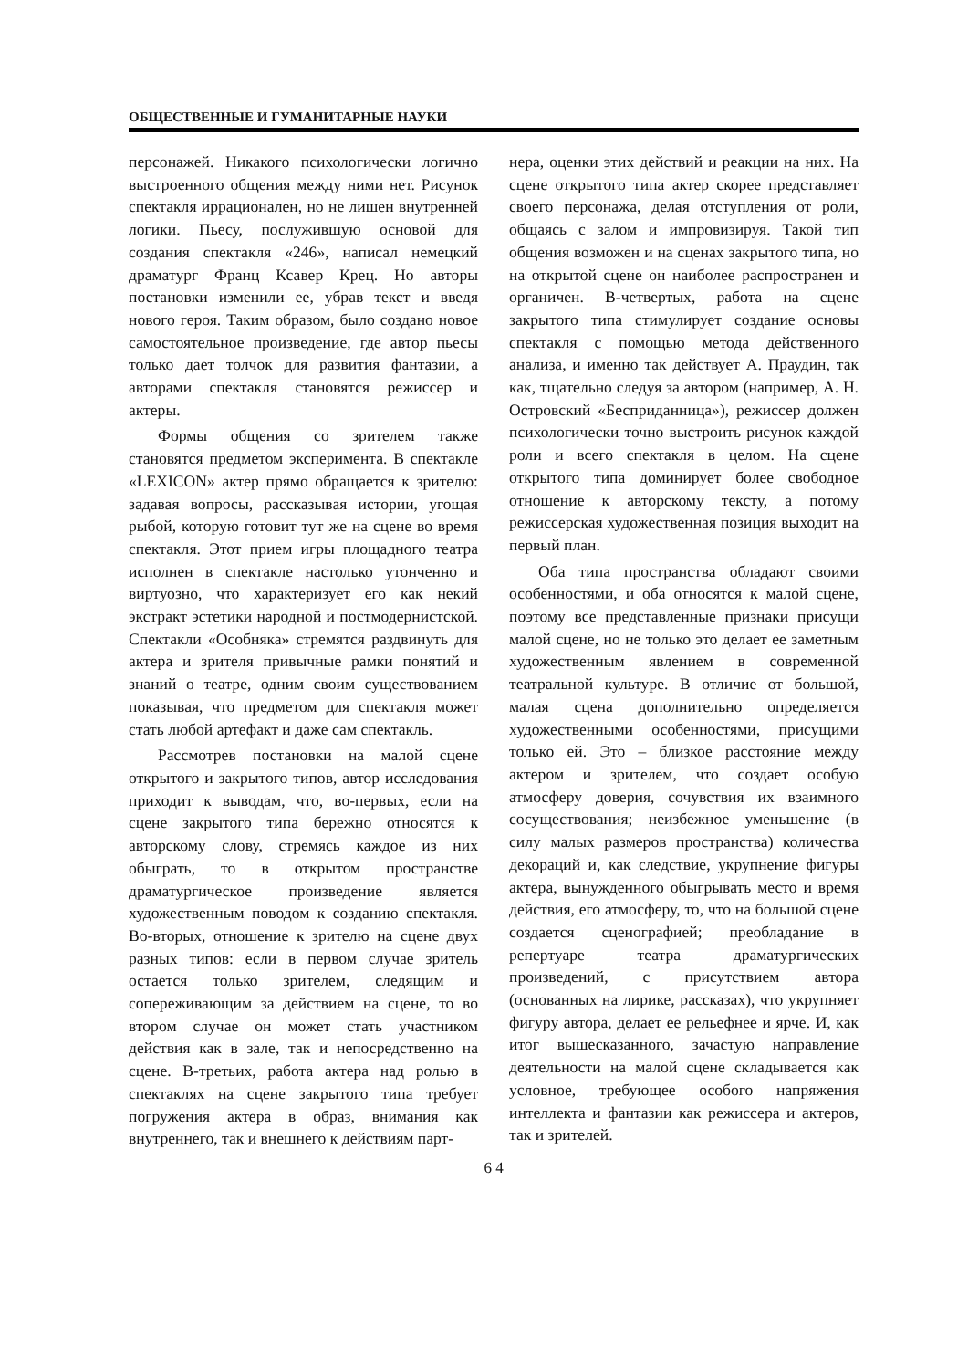ОБЩЕСТВЕННЫЕ И ГУМАНИТАРНЫЕ НАУКИ
персонажей. Никакого психологически логично выстроенного общения между ними нет. Рисунок спектакля иррационален, но не лишен внутренней логики. Пьесу, послужившую основой для создания спектакля «246», написал немецкий драматург Франц Ксавер Крец. Но авторы постановки изменили ее, убрав текст и введя нового героя. Таким образом, было создано новое самостоятельное произведение, где автор пьесы только дает толчок для развития фантазии, а авторами спектакля становятся режиссер и актеры.
Формы общения со зрителем также становятся предметом эксперимента. В спектакле «LEXICON» актер прямо обращается к зрителю: задавая вопросы, рассказывая истории, угощая рыбой, которую готовит тут же на сцене во время спектакля. Этот прием игры площадного театра исполнен в спектакле настолько утонченно и виртуозно, что характеризует его как некий экстракт эстетики народной и постмодернистской. Спектакли «Особняка» стремятся раздвинуть для актера и зрителя привычные рамки понятий и знаний о театре, одним своим существованием показывая, что предметом для спектакля может стать любой артефакт и даже сам спектакль.
Рассмотрев постановки на малой сцене открытого и закрытого типов, автор исследования приходит к выводам, что, во-первых, если на сцене закрытого типа бережно относятся к авторскому слову, стремясь каждое из них обыграть, то в открытом пространстве драматургическое произведение является художественным поводом к созданию спектакля. Во-вторых, отношение к зрителю на сцене двух разных типов: если в первом случае зритель остается только зрителем, следящим и сопереживающим за действием на сцене, то во втором случае он может стать участником действия как в зале, так и непосредственно на сцене. В-третьих, работа актера над ролью в спектаклях на сцене закрытого типа требует погружения актера в образ, внимания как внутреннего, так и внешнего к действиям парт-
нера, оценки этих действий и реакции на них. На сцене открытого типа актер скорее представляет своего персонажа, делая отступления от роли, общаясь с залом и импровизируя. Такой тип общения возможен и на сценах закрытого типа, но на открытой сцене он наиболее распространен и органичен. В-четвертых, работа на сцене закрытого типа стимулирует создание основы спектакля с помощью метода действенного анализа, и именно так действует А. Праудин, так как, тщательно следуя за автором (например, А. Н. Островский «Бесприданница»), режиссер должен психологически точно выстроить рисунок каждой роли и всего спектакля в целом. На сцене открытого типа доминирует более свободное отношение к авторскому тексту, а потому режиссерская художественная позиция выходит на первый план.
Оба типа пространства обладают своими особенностями, и оба относятся к малой сцене, поэтому все представленные признаки присущи малой сцене, но не только это делает ее заметным художественным явлением в современной театральной культуре. В отличие от большой, малая сцена дополнительно определяется художественными особенностями, присущими только ей. Это – близкое расстояние между актером и зрителем, что создает особую атмосферу доверия, сочувствия их взаимного сосуществования; неизбежное уменьшение (в силу малых размеров пространства) количества декораций и, как следствие, укрупнение фигуры актера, вынужденного обыгрывать место и время действия, его атмосферу, то, что на большой сцене создается сценографией; преобладание в репертуаре театра драматургических произведений, с присутствием автора (основанных на лирике, рассказах), что укрупняет фигуру автора, делает ее рельефнее и ярче. И, как итог вышесказанного, зачастую направление деятельности на малой сцене складывается как условное, требующее особого напряжения интеллекта и фантазии как режиссера и актеров, так и зрителей.
6 4